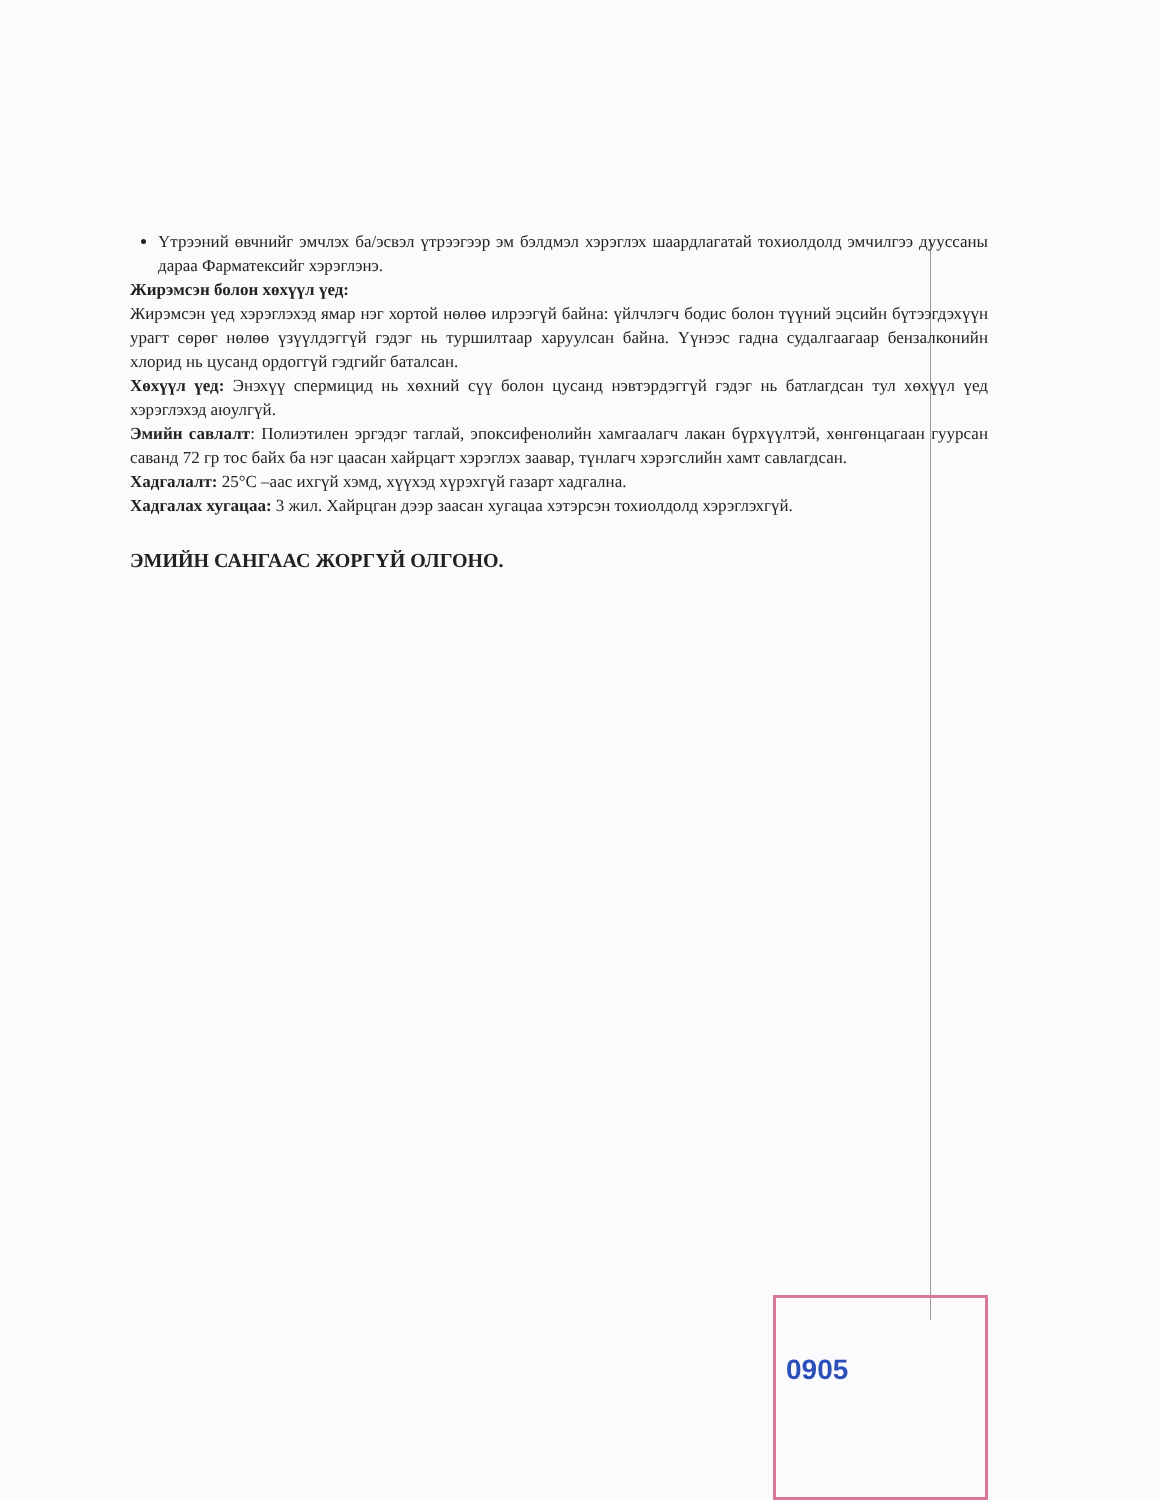Үтрээний өвчнийг эмчлэх ба/эсвэл үтрээгээр эм бэлдмэл хэрэглэх шаардлагатай тохиолдолд эмчилгээ дууссаны дараа Фарматексийг хэрэглэнэ.
Жирэмсэн болон хөхүүл үед:
Жирэмсэн үед хэрэглэхэд ямар нэг хортой нөлөө илрээгүй байна: үйлчлэгч бодис болон түүний эцсийн бүтээгдэхүүн урагт сөрөг нөлөө үзүүлдэггүй гэдэг нь туршилтаар харуулсан байна. Үүнээс гадна судалгаагаар бензалконийн хлорид нь цусанд ордоггүй гэдгийг баталсан.
Хөхүүл үед: Энэхүү спермицид нь хөхний сүү болон цусанд нэвтэрдэггүй гэдэг нь батлагдсан тул хөхүүл үед хэрэглэхэд аюулгүй.
Эмийн савлалт: Полиэтилен эргэдэг таглай, эпоксифенолийн хамгаалагч лакан бүрхүүлтэй, хөнгөнцагаан гуурсан саванд 72 гр тос байх ба нэг цаасан хайрцагт хэрэглэх заавар, түнлагч хэрэгслийн хамт савлагдсан.
Хадгалалт: 25°C –аас ихгүй хэмд, хүүхэд хүрэхгүй газарт хадгална.
Хадгалах хугацаа: 3 жил. Хайрцган дээр заасан хугацаа хэтэрсэн тохиолдолд хэрэглэхгүй.
ЭМИЙН САНГААС ЖОРГҮЙ ОЛГОНО.
0905